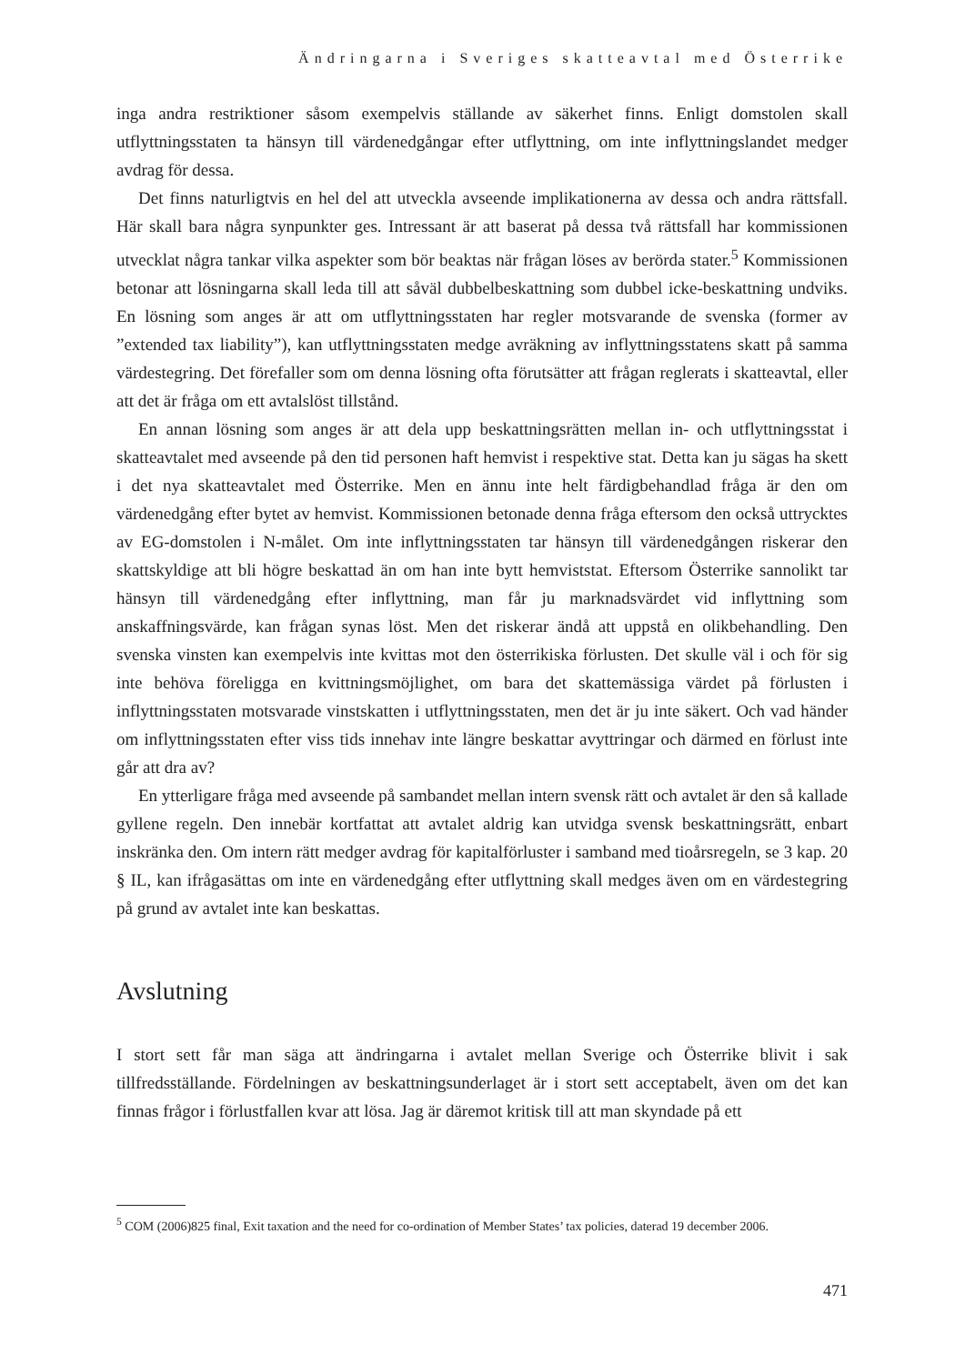Ändringarna i Sveriges skatteavtal med Österrike
inga andra restriktioner såsom exempelvis ställande av säkerhet finns. Enligt domstolen skall utflyttningsstaten ta hänsyn till värdenedgångar efter utflyttning, om inte inflyttningslandet medger avdrag för dessa.
Det finns naturligtvis en hel del att utveckla avseende implikationerna av dessa och andra rättsfall. Här skall bara några synpunkter ges. Intressant är att baserat på dessa två rättsfall har kommissionen utvecklat några tankar vilka aspekter som bör beaktas när frågan löses av berörda stater.<sup>5</sup> Kommissionen betonar att lösningarna skall leda till att såväl dubbelbeskattning som dubbel icke-beskattning undviks. En lösning som anges är att om utflyttningsstaten har regler motsvarande de svenska (former av ”extended tax liability”), kan utflyttningsstaten medge avräkning av inflyttningsstatens skatt på samma värdestegring. Det förefaller som om denna lösning ofta förutsätter att frågan reglerats i skatteavtal, eller att det är fråga om ett avtalslöst tillstånd.
En annan lösning som anges är att dela upp beskattningsrätten mellan in- och utflyttningsstat i skatteavtalet med avseende på den tid personen haft hemvist i respektive stat. Detta kan ju sägas ha skett i det nya skatteavtalet med Österrike. Men en ännu inte helt färdigbehandlad fråga är den om värdenedgång efter bytet av hemvist. Kommissionen betonade denna fråga eftersom den också uttrycktes av EG-domstolen i N-målet. Om inte inflyttningsstaten tar hänsyn till värdenedgången riskerar den skattskyldige att bli högre beskattad än om han inte bytt hemviststat. Eftersom Österrike sannolikt tar hänsyn till värdenedgång efter inflyttning, man får ju marknadsvärdet vid inflyttning som anskaffningsvärde, kan frågan synas löst. Men det riskerar ändå att uppstå en olikbehandling. Den svenska vinsten kan exempelvis inte kvittas mot den österrikiska förlusten. Det skulle väl i och för sig inte behöva föreligga en kvittningsmöjlighet, om bara det skattemässiga värdet på förlusten i inflyttningsstaten motsvarade vinstskatten i utflyttningsstaten, men det är ju inte säkert. Och vad händer om inflyttningsstaten efter viss tids innehav inte längre beskattar avyttringar och därmed en förlust inte går att dra av?
En ytterligare fråga med avseende på sambandet mellan intern svensk rätt och avtalet är den så kallade gyllene regeln. Den innebär kortfattat att avtalet aldrig kan utvidga svensk beskattningsrätt, enbart inskränka den. Om intern rätt medger avdrag för kapitalförluster i samband med tioårsregeln, se 3 kap. 20 § IL, kan ifrågasättas om inte en värdenedgång efter utflyttning skall medges även om en värdestegring på grund av avtalet inte kan beskattas.
Avslutning
I stort sett får man säga att ändringarna i avtalet mellan Sverige och Österrike blivit i sak tillfredsställande. Fördelningen av beskattningsunderlaget är i stort sett acceptabelt, även om det kan finnas frågor i förlustfallen kvar att lösa. Jag är däremot kritisk till att man skyndade på ett
<sup>5</sup> COM (2006)825 final, Exit taxation and the need for co-ordination of Member States’ tax policies, daterad 19 december 2006.
471